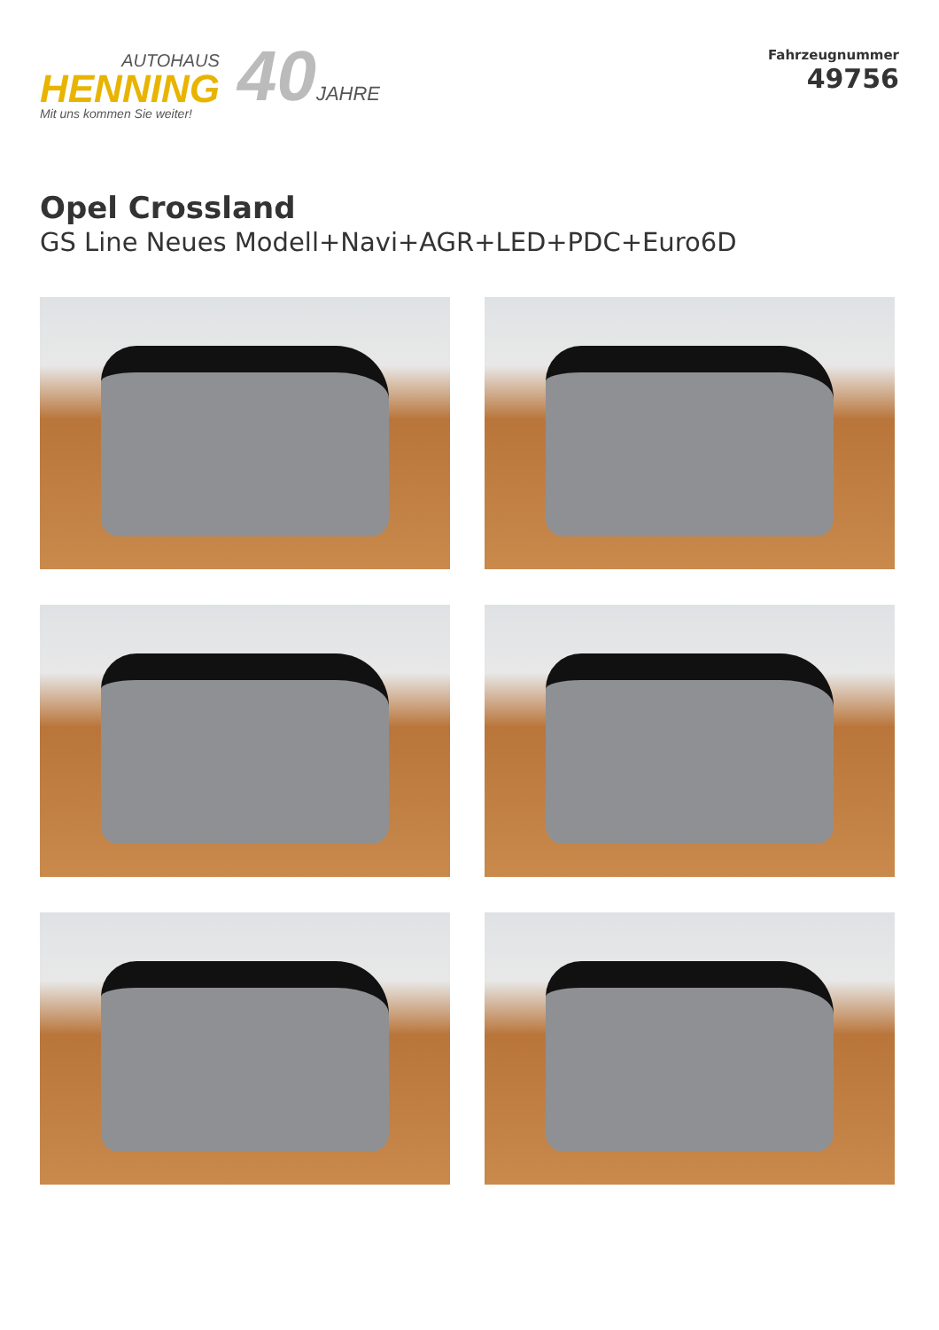AUTOHAUS
HENNING
Mit uns kommen Sie weiter!
40JAHRE
Fahrzeugnummer
49756
Opel Crossland
GS Line Neues Modell+Navi+AGR+LED+PDC+Euro6D